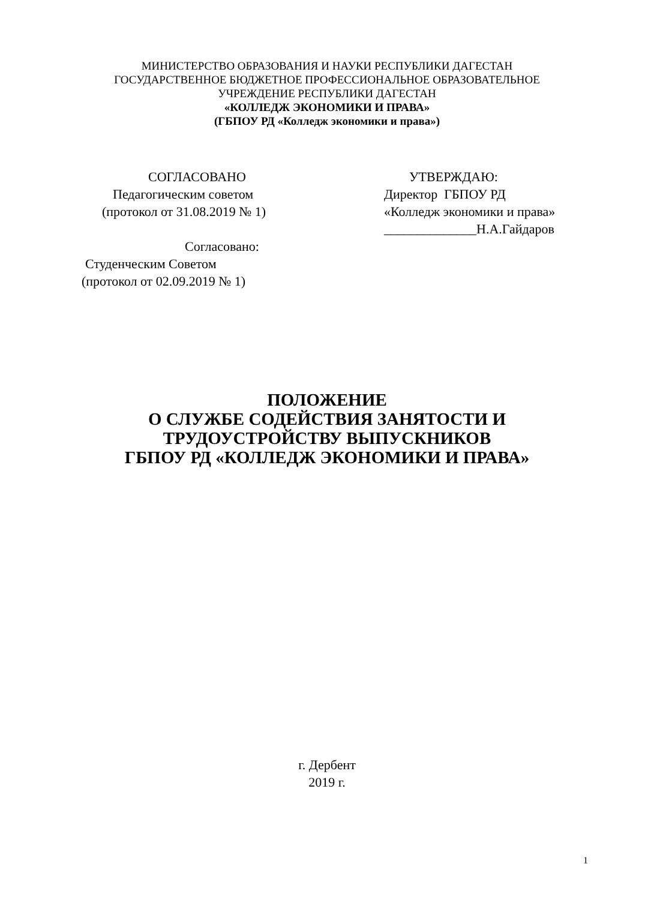МИНИСТЕРСТВО ОБРАЗОВАНИЯ И НАУКИ РЕСПУБЛИКИ ДАГЕСТАН
ГОСУДАРСТВЕННОЕ БЮДЖЕТНОЕ ПРОФЕССИОНАЛЬНОЕ ОБРАЗОВАТЕЛЬНОЕ
УЧРЕЖДЕНИЕ РЕСПУБЛИКИ ДАГЕСТАН
«КОЛЛЕДЖ ЭКОНОМИКИ И ПРАВА»
(ГБПОУ РД «Колледж экономики и права»)
СОГЛАСОВАНО
Педагогическим советом
(протокол от 31.08.2019 № 1)
Согласовано:
Студенческим Советом
(протокол от 02.09.2019 № 1)
УТВЕРЖДАЮ:
Директор ГБПОУ РД
«Колледж экономики и права»
______________Н.А.Гайдаров
ПОЛОЖЕНИЕ
О СЛУЖБЕ СОДЕЙСТВИЯ ЗАНЯТОСТИ И
ТРУДОУСТРОЙСТВУ ВЫПУСКНИКОВ
ГБПОУ РД «КОЛЛЕДЖ ЭКОНОМИКИ И ПРАВА»
г. Дербент
2019 г.
1